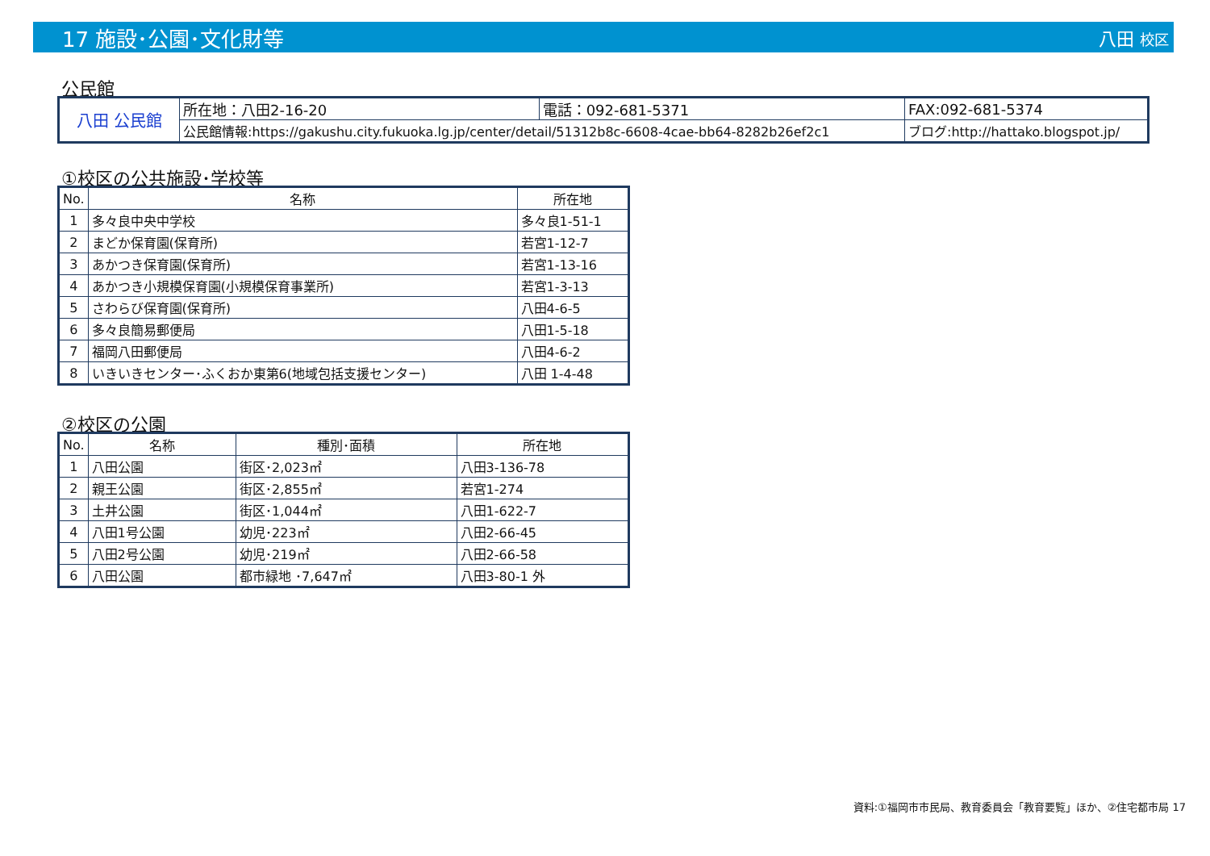17 施設･公園･文化財等 八田 校区
公民館
| 八田 公民館 | 所在地：八田2-16-20 | 電話：092-681-5371 | FAX:092-681-5374 |
| | 公民館情報:https://gakushu.city.fukuoka.lg.jp/center/detail/51312b8c-6608-4cae-bb64-8282b26ef2c1 | | ブログ:http://hattako.blogspot.jp/ |
①校区の公共施設･学校等
| No. | 名称 | 所在地 |
| --- | --- | --- |
| 1 | 多々良中央中学校 | 多々良1-51-1 |
| 2 | まどか保育園(保育所) | 若宮1-12-7 |
| 3 | あかつき保育園(保育所) | 若宮1-13-16 |
| 4 | あかつき小規模保育園(小規模保育事業所) | 若宮1-3-13 |
| 5 | さわらび保育園(保育所) | 八田4-6-5 |
| 6 | 多々良簡易郵便局 | 八田1-5-18 |
| 7 | 福岡八田郵便局 | 八田4-6-2 |
| 8 | いきいきセンター･ふくおか東第6(地域包括支援センター) | 八田 1-4-48 |
②校区の公園
| No. | 名称 | 種別･面積 | 所在地 |
| --- | --- | --- | --- |
| 1 | 八田公園 | 街区･2,023㎡ | 八田3-136-78 |
| 2 | 親王公園 | 街区･2,855㎡ | 若宮1-274 |
| 3 | 土井公園 | 街区･1,044㎡ | 八田1-622-7 |
| 4 | 八田1号公園 | 幼児･223㎡ | 八田2-66-45 |
| 5 | 八田2号公園 | 幼児･219㎡ | 八田2-66-58 |
| 6 | 八田公園 | 都市緑地 ･7,647㎡ | 八田3-80-1 外 |
資料:①福岡市市民局、教育委員会「教育要覧」ほか、②住宅都市局 17